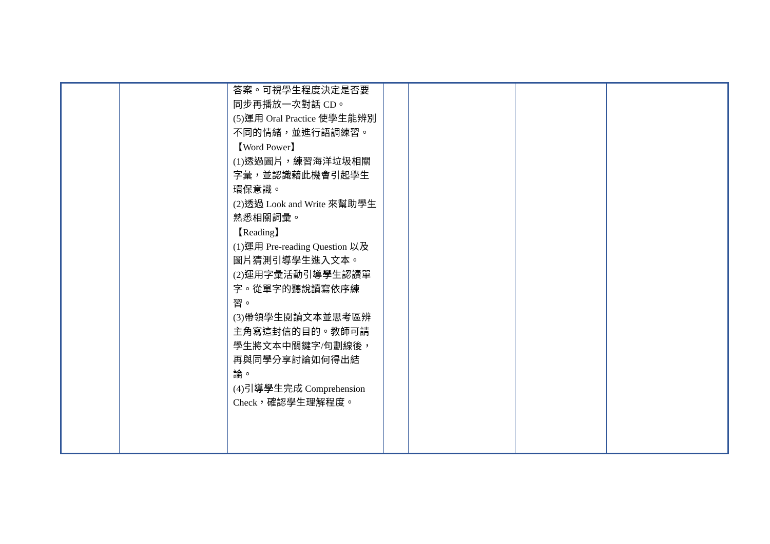| | | 答案。可視學生程度決定是否要同步再播放一次對話 CD。 (5)運用 Oral Practice 使學生能辨別不同的情緒，並進行語調練習。 【Word Power】 (1)透過圖片，練習海洋垃圾相關字彙，並認識藉此機會引起學生環保意識。 (2)透過 Look and Write 來幫助學生熟悉相關詞彙。 【Reading】 (1)運用 Pre-reading Question 以及圖片猜測引導學生進入文本。 (2)運用字彙活動引導學生認讀單字。從單字的聽說讀寫依序練習。 (3)帶領學生閱讀文本並思考區辨主角寫這封信的目的。教師可請學生將文本中關鍵字/句劃線後，再與同學分享討論如何得出結論。 (4)引導學生完成 Comprehension Check，確認學生理解程度。 | | | | |